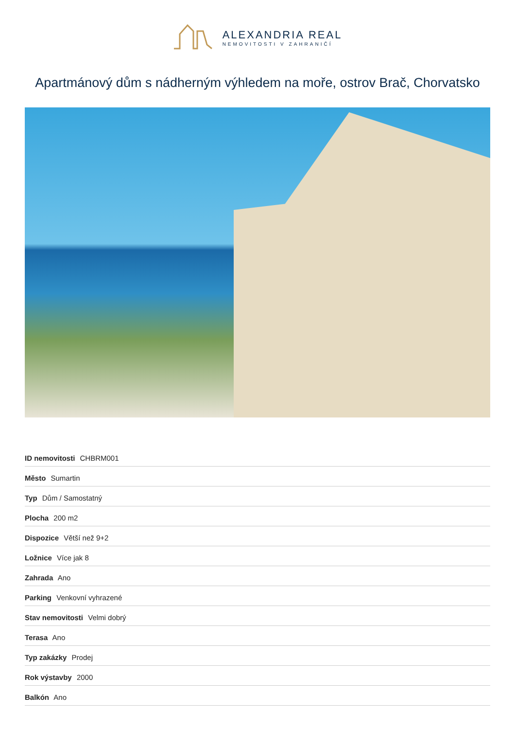ALEXANDRIA REAL
NEMOVITOSTI V ZAHRANIČÍ
Apartmánový dům s nádherným výhledem na moře, ostrov Brač, Chorvatsko
| ID nemovitosti CHBRM001 |
| Město Sumartin |
| Typ Dům / Samostatný |
| Plocha 200 m2 |
| Dispozice Větší než 9+2 |
| Ložnice Více jak 8 |
| Zahrada Ano |
| Parking Venkovní vyhrazené |
| Stav nemovitosti Velmi dobrý |
| Terasa Ano |
| Typ zakázky Prodej |
| Rok výstavby 2000 |
| Balkón Ano |